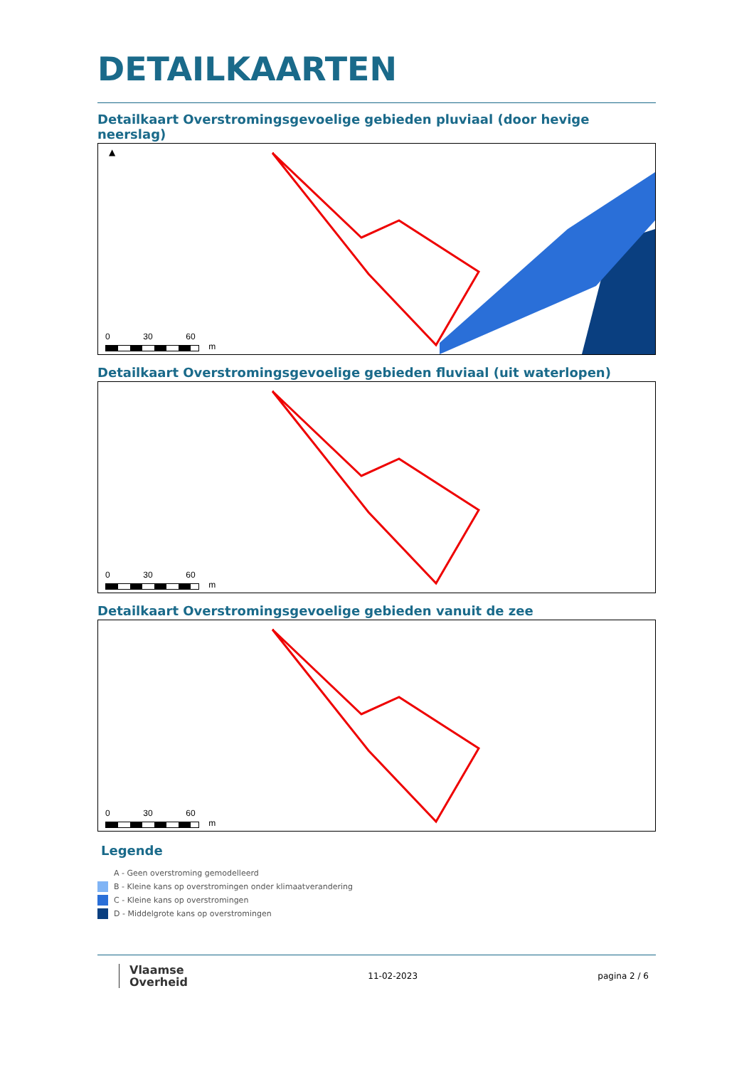DETAILKAARTEN
Detailkaart Overstromingsgevoelige gebieden pluviaal (door hevige neerslag)
▲
0 30 60
m
Detailkaart Overstromingsgevoelige gebieden fluviaal (uit waterlopen)
0 30 60
m
Detailkaart Overstromingsgevoelige gebieden vanuit de zee
0 30 60
m
Legende
A - Geen overstroming gemodelleerd
B - Kleine kans op overstromingen onder klimaatverandering
C - Kleine kans op overstromingen
D - Middelgrote kans op overstromingen
Vlaamse
Overheid
11-02-2023 pagina 2 / 6